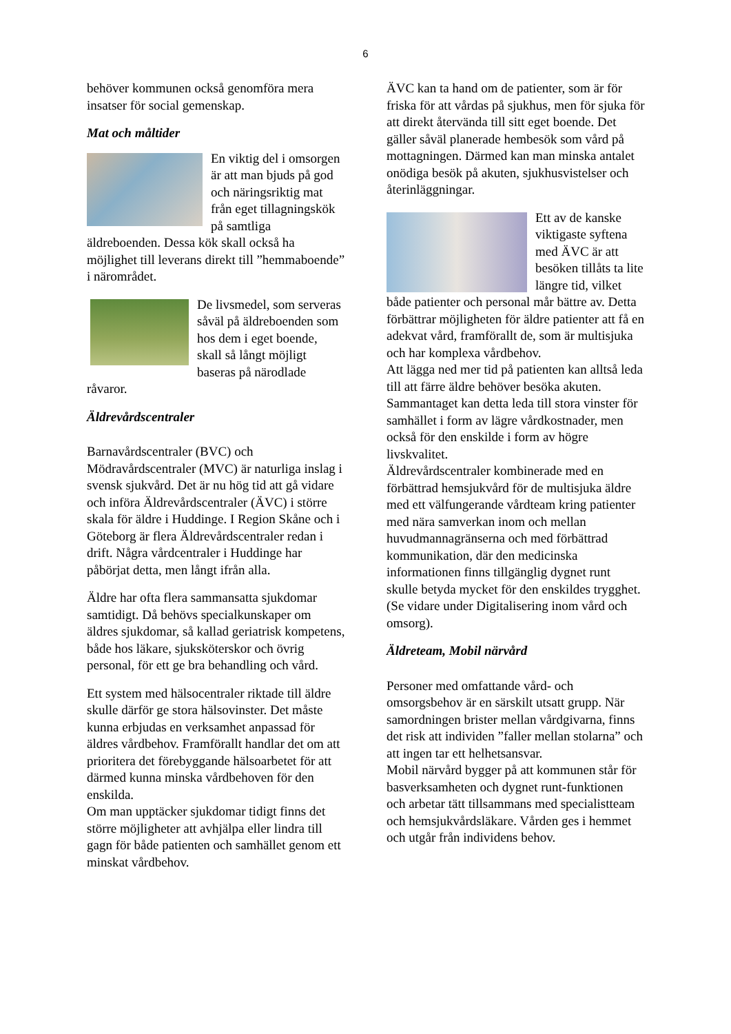6
behöver kommunen också genomföra mera insatser för social gemenskap.
Mat och måltider
En viktig del i omsorgen är att man bjuds på god och näringsriktig mat från eget tillagningskök på samtliga äldreboenden. Dessa kök skall också ha möjlighet till leverans direkt till ”hemmaboende” i närområdet.
De livsmedel, som serveras såväl på äldreboenden som hos dem i eget boende, skall så långt möjligt baseras på närodlade råvaror.
Äldrevårdscentraler
Barnavårdscentraler (BVC) och Mödravårdscentraler (MVC) är naturliga inslag i svensk sjukvård. Det är nu hög tid att gå vidare och införa Äldrevårdscentraler (ÄVC) i större skala för äldre i Huddinge. I Region Skåne och i Göteborg är flera Äldrevårdscentraler redan i drift. Några vårdcentraler i Huddinge har påbörjat detta, men långt ifrån alla.
Äldre har ofta flera sammansatta sjukdomar samtidigt. Då behövs specialkunskaper om äldres sjukdomar, så kallad geriatrisk kompetens, både hos läkare, sjuksköterskor och övrig personal, för ett ge bra behandling och vård.
Ett system med hälsocentraler riktade till äldre skulle därför ge stora hälsovinster. Det måste kunna erbjudas en verksamhet anpassad för äldres vårdbehov. Framförallt handlar det om att prioritera det förebyggande hälsoarbetet för att därmed kunna minska vårdbehoven för den enskilda.
Om man upptäcker sjukdomar tidigt finns det större möjligheter att avhjälpa eller lindra till gagn för både patienten och samhället genom ett minskat vårdbehov.
ÄVC kan ta hand om de patienter, som är för friska för att vårdas på sjukhus, men för sjuka för att direkt återvända till sitt eget boende. Det gäller såväl planerade hembesök som vård på mottagningen. Därmed kan man minska antalet onödiga besök på akuten, sjukhusvistelser och återinläggningar.
Ett av de kanske viktigaste syftena med ÄVC är att besöken tillåts ta lite längre tid, vilket både patienter och personal mår bättre av. Detta förbättrar möjligheten för äldre patienter att få en adekvat vård, framförallt de, som är multisjuka och har komplexa vårdbehov.
Att lägga ned mer tid på patienten kan alltså leda till att färre äldre behöver besöka akuten.
Sammantaget kan detta leda till stora vinster för samhället i form av lägre vårdkostnader, men också för den enskilde i form av högre livskvalitet.
Äldrevårdscentraler kombinerade med en förbättrad hemsjukvård för de multisjuka äldre med ett välfungerande vårdteam kring patienter med nära samverkan inom och mellan huvudmannagränserna och med förbättrad kommunikation, där den medicinska informationen finns tillgänglig dygnet runt skulle betyda mycket för den enskildes trygghet. (Se vidare under Digitalisering inom vård och omsorg).
Äldreteam, Mobil närvård
Personer med omfattande vård- och omsorgsbehov är en särskilt utsatt grupp. När samordningen brister mellan vårdgivarna, finns det risk att individen ”faller mellan stolarna” och att ingen tar ett helhetsansvar.
Mobil närvård bygger på att kommunen står för basverksamheten och dygnet runt-funktionen och arbetar tätt tillsammans med specialistteam och hemsjukvårdsläkare. Vården ges i hemmet och utgår från individens behov.